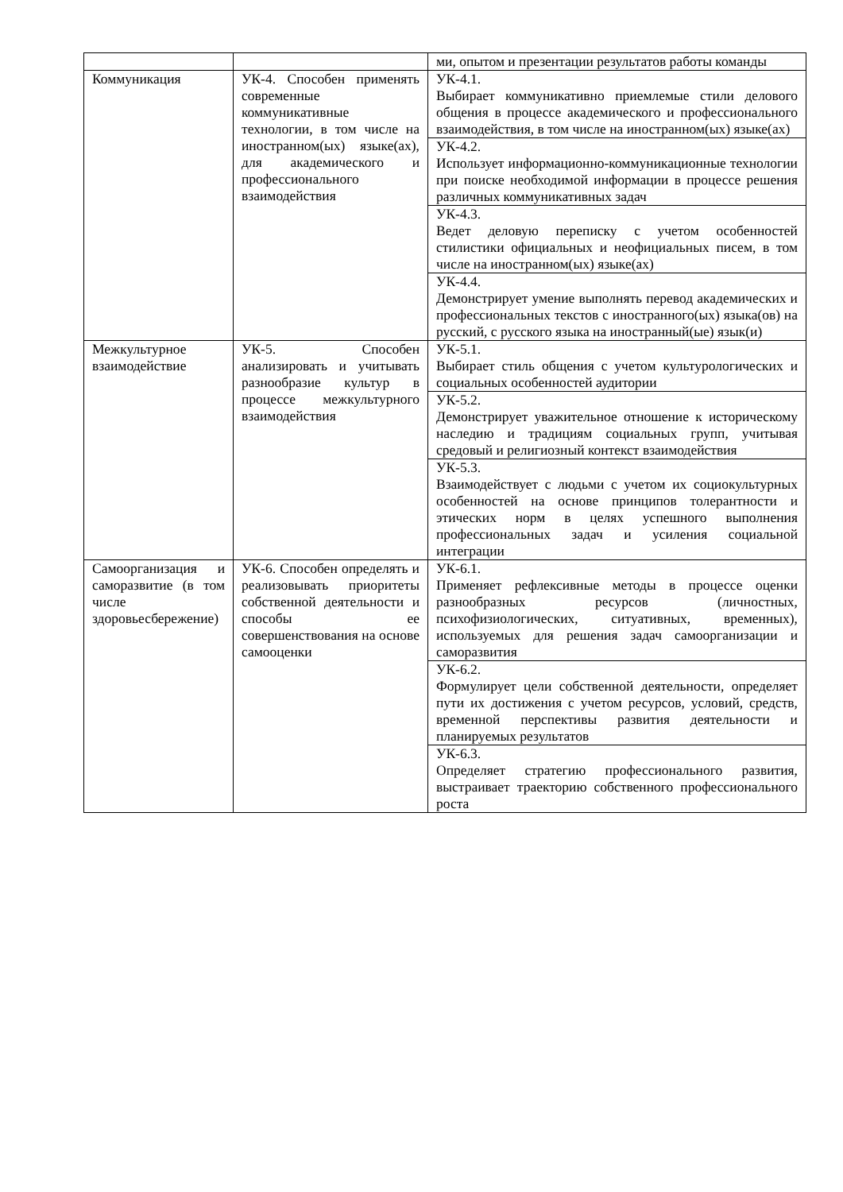| | | ми, опытом и презентации результатов работы команды |
| Коммуникация | УК-4. Способен применять современные коммуникативные технологии, в том числе на иностранном(ых) языке(ах), для академического и профессионального взаимодействия | УК-4.1. Выбирает коммуникативно приемлемые стили делового общения в процессе академического и профессионального взаимодействия, в том числе на иностранном(ых) языке(ах) |
| | | УК-4.2. Использует информационно-коммуникационные технологии при поиске необходимой информации в процессе решения различных коммуникативных задач |
| | | УК-4.3. Ведет деловую переписку с учетом особенностей стилистики официальных и неофициальных писем, в том числе на иностранном(ых) языке(ах) |
| | | УК-4.4. Демонстрирует умение выполнять перевод академических и профессиональных текстов с иностранного(ых) языка(ов) на русский, с русского языка на иностранный(ые) язык(и) |
| Межкультурное взаимодействие | УК-5. Способен анализировать и учитывать разнообразие культур в процессе межкультурного взаимодействия | УК-5.1. Выбирает стиль общения с учетом культурологических и социальных особенностей аудитории |
| | | УК-5.2. Демонстрирует уважительное отношение к историческому наследию и традициям социальных групп, учитывая средовый и религиозный контекст взаимодействия |
| | | УК-5.3. Взаимодействует с людьми с учетом их социокультурных особенностей на основе принципов толерантности и этических норм в целях успешного выполнения профессиональных задач и усиления социальной интеграции |
| Самоорганизация и саморазвитие (в том числе здоровьесбережение) | УК-6. Способен определять и реализовывать приоритеты собственной деятельности и способы ее совершенствования на основе самооценки | УК-6.1. Применяет рефлексивные методы в процессе оценки разнообразных ресурсов (личностных, психофизиологических, ситуативных, временных), используемых для решения задач самоорганизации и саморазвития |
| | | УК-6.2. Формулирует цели собственной деятельности, определяет пути их достижения с учетом ресурсов, условий, средств, временной перспективы развития деятельности и планируемых результатов |
| | | УК-6.3. Определяет стратегию профессионального развития, выстраивает траекторию собственного профессионального роста |